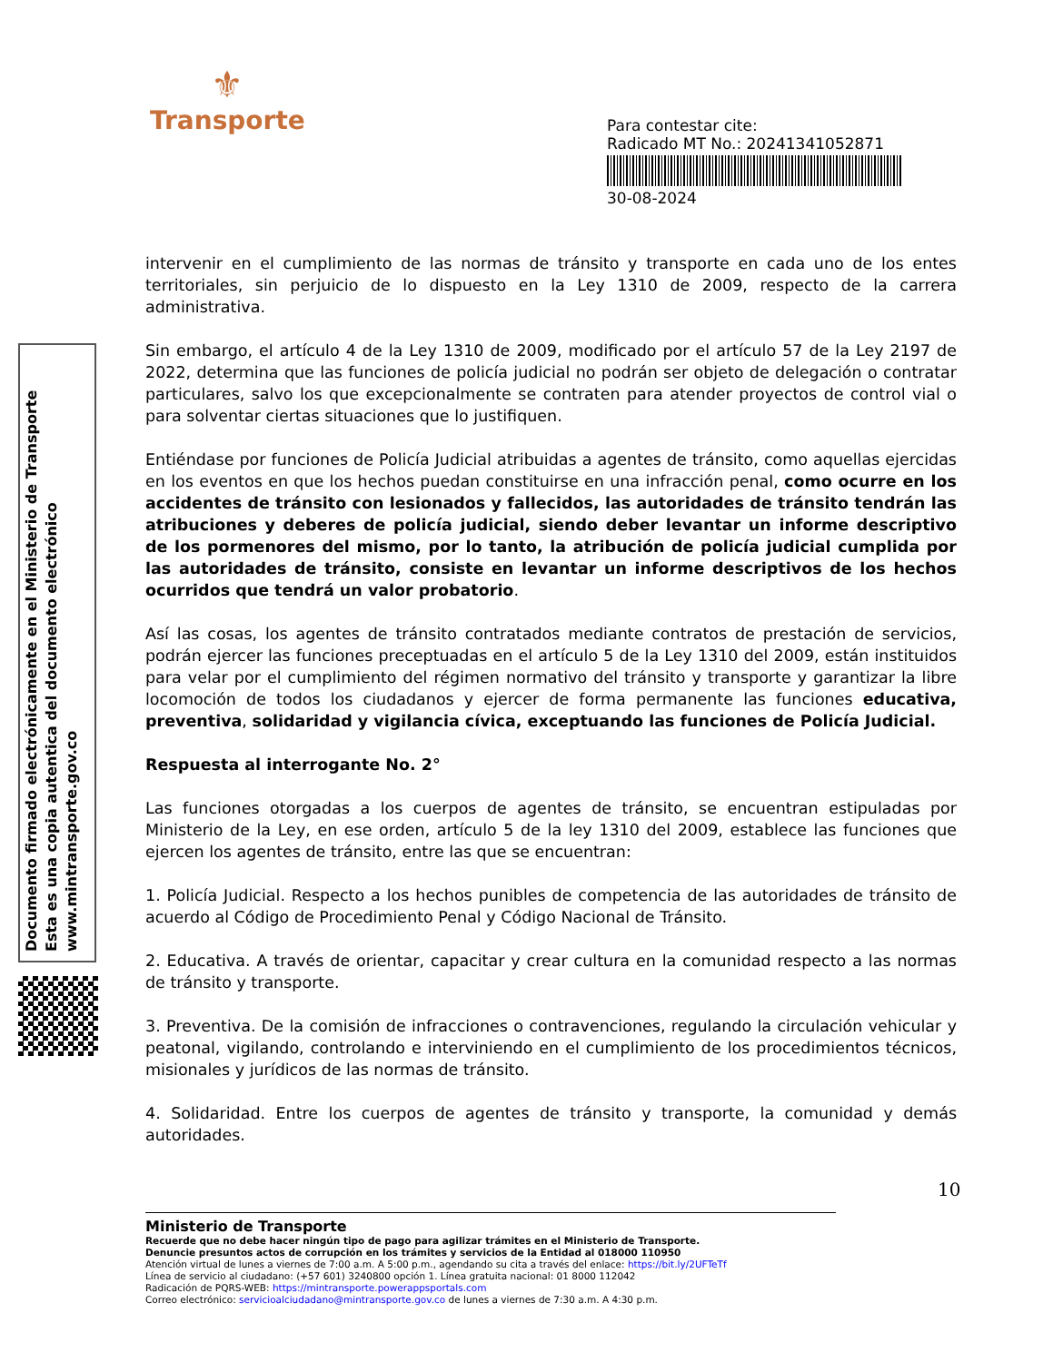⚜
Transporte
Para contestar cite:
Radicado MT No.: 20241341052871
30-08-2024
intervenir en el cumplimiento de las normas de tránsito y transporte en cada uno de los entes territoriales, sin perjuicio de lo dispuesto en la Ley 1310 de 2009, respecto de la carrera administrativa.
Sin embargo, el artículo 4 de la Ley 1310 de 2009, modificado por el artículo 57 de la Ley 2197 de 2022, determina que las funciones de policía judicial no podrán ser objeto de delegación o contratar particulares, salvo los que excepcionalmente se contraten para atender proyectos de control vial o para solventar ciertas situaciones que lo justifiquen.
Entiéndase por funciones de Policía Judicial atribuidas a agentes de tránsito, como aquellas ejercidas en los eventos en que los hechos puedan constituirse en una infracción penal, como ocurre en los accidentes de tránsito con lesionados y fallecidos, las autoridades de tránsito tendrán las atribuciones y deberes de policía judicial, siendo deber levantar un informe descriptivo de los pormenores del mismo, por lo tanto, la atribución de policía judicial cumplida por las autoridades de tránsito, consiste en levantar un informe descriptivos de los hechos ocurridos que tendrá un valor probatorio.
Así las cosas, los agentes de tránsito contratados mediante contratos de prestación de servicios, podrán ejercer las funciones preceptuadas en el artículo 5 de la Ley 1310 del 2009, están instituidos para velar por el cumplimiento del régimen normativo del tránsito y transporte y garantizar la libre locomoción de todos los ciudadanos y ejercer de forma permanente las funciones educativa, preventiva, solidaridad y vigilancia cívica, exceptuando las funciones de Policía Judicial.
Respuesta al interrogante No. 2°
Las funciones otorgadas a los cuerpos de agentes de tránsito, se encuentran estipuladas por Ministerio de la Ley, en ese orden, artículo 5 de la ley 1310 del 2009, establece las funciones que ejercen los agentes de tránsito, entre las que se encuentran:
1. Policía Judicial. Respecto a los hechos punibles de competencia de las autoridades de tránsito de acuerdo al Código de Procedimiento Penal y Código Nacional de Tránsito.
2. Educativa. A través de orientar, capacitar y crear cultura en la comunidad respecto a las normas de tránsito y transporte.
3. Preventiva. De la comisión de infracciones o contravenciones, regulando la circulación vehicular y peatonal, vigilando, controlando e interviniendo en el cumplimiento de los procedimientos técnicos, misionales y jurídicos de las normas de tránsito.
4. Solidaridad. Entre los cuerpos de agentes de tránsito y transporte, la comunidad y demás autoridades.
Documento firmado electrónicamente en el Ministerio de Transporte
Esta es una copia autentica del documento electrónico
www.mintransporte.gov.co
10
Ministerio de Transporte
Recuerde que no debe hacer ningún tipo de pago para agilizar trámites en el Ministerio de Transporte.
Denuncie presuntos actos de corrupción en los trámites y servicios de la Entidad al 018000 110950
Atención virtual de lunes a viernes de 7:00 a.m. A 5:00 p.m., agendando su cita a través del enlace: https://bit.ly/2UFTeTf
Línea de servicio al ciudadano: (+57 601) 3240800 opción 1. Línea gratuita nacional: 01 8000 112042
Radicación de PQRS-WEB: https://mintransporte.powerappsportals.com
Correo electrónico: servicioalciudadano@mintransporte.gov.co de lunes a viernes de 7:30 a.m. A 4:30 p.m.